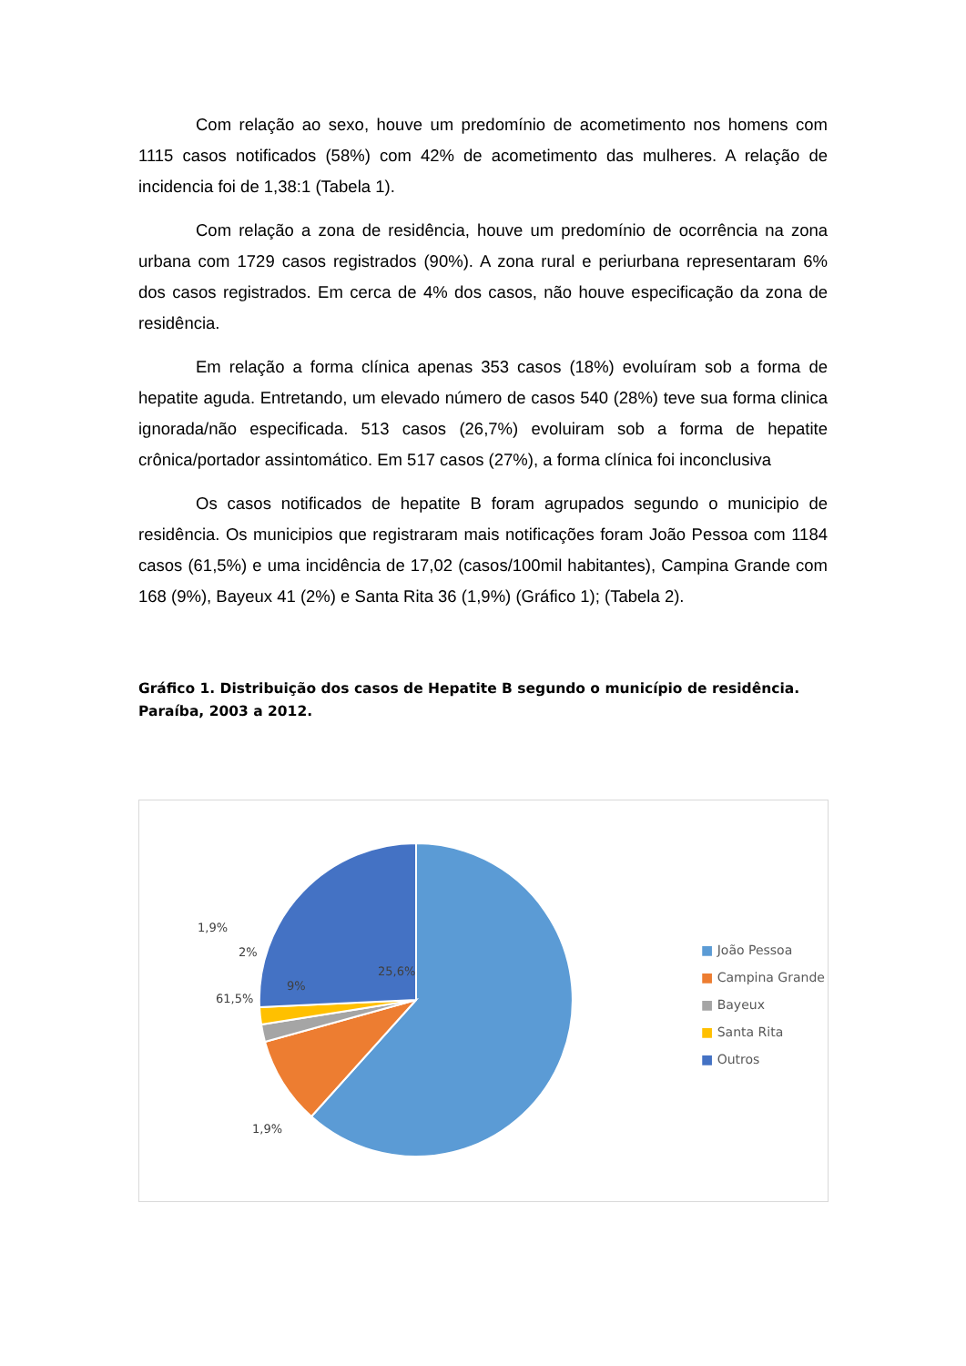Com relação ao sexo, houve um predomínio de acometimento nos homens com 1115 casos notificados (58%) com 42% de acometimento das mulheres. A relação de incidencia foi de 1,38:1 (Tabela 1).
Com relação a zona de residência, houve um predomínio de ocorrência na zona urbana com 1729 casos registrados (90%). A zona rural e periurbana representaram 6% dos casos registrados. Em cerca de 4% dos casos, não houve especificação da zona de residência.
Em relação a forma clínica apenas 353 casos (18%) evoluíram sob a forma de hepatite aguda. Entretando, um elevado número de casos 540 (28%) teve sua forma clinica ignorada/não especificada. 513 casos (26,7%) evoluiram sob a forma de hepatite crônica/portador assintomático. Em 517 casos (27%), a forma clínica foi inconclusiva
Os casos notificados de hepatite B foram agrupados segundo o municipio de residência. Os municipios que registraram mais notificações foram João Pessoa com 1184 casos (61,5%) e uma incidência de 17,02 (casos/100mil habitantes), Campina Grande com 168 (9%), Bayeux 41 (2%) e Santa Rita 36 (1,9%) (Gráfico 1); (Tabela 2).
Gráfico 1. Distribuição dos casos de Hepatite B segundo o município de residência. Paraíba, 2003 a 2012.
25,6%
61,5%
1,9%
1,9%
2%
9%
■ João Pessoa
■ Campina Grande
■ Bayeux
■ Santa Rita
■ Outros